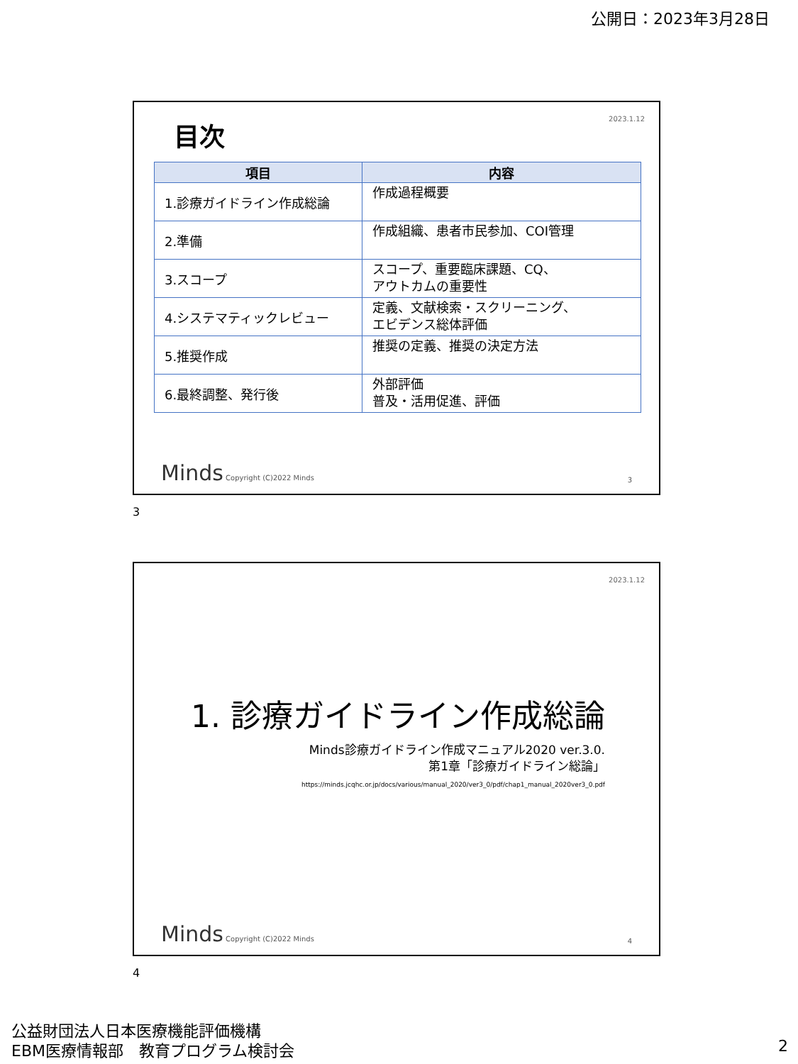公開日：2023年3月28日
2023.1.12 目次
| 項目 | 内容 |
| --- | --- |
| 1.診療ガイドライン作成総論 | 作成過程概要 |
| 2.準備 | 作成組織、患者市民参加、COI管理 |
| 3.スコープ | スコープ、重要臨床課題、CQ、 アウトカムの重要性 |
| 4.システマティックレビュー | 定義、文献検索・スクリーニング、 エビデンス総体評価 |
| 5.推奨作成 | 推奨の定義、推奨の決定方法 |
| 6.最終調整、発行後 | 外部評価 普及・活用促進、評価 |
Minds Copyright (C)2022 Minds 3
3
2023.1.12
1. 診療ガイドライン作成総論
Minds診療ガイドライン作成マニュアル2020 ver.3.0.
第1章「診療ガイドライン総論」
https://minds.jcqhc.or.jp/docs/various/manual_2020/ver3_0/pdf/chap1_manual_2020ver3_0.pdf
Minds Copyright (C)2022 Minds 4
4
公益財団法人日本医療機能評価機構
EBM医療情報部　教育プログラム検討会
2